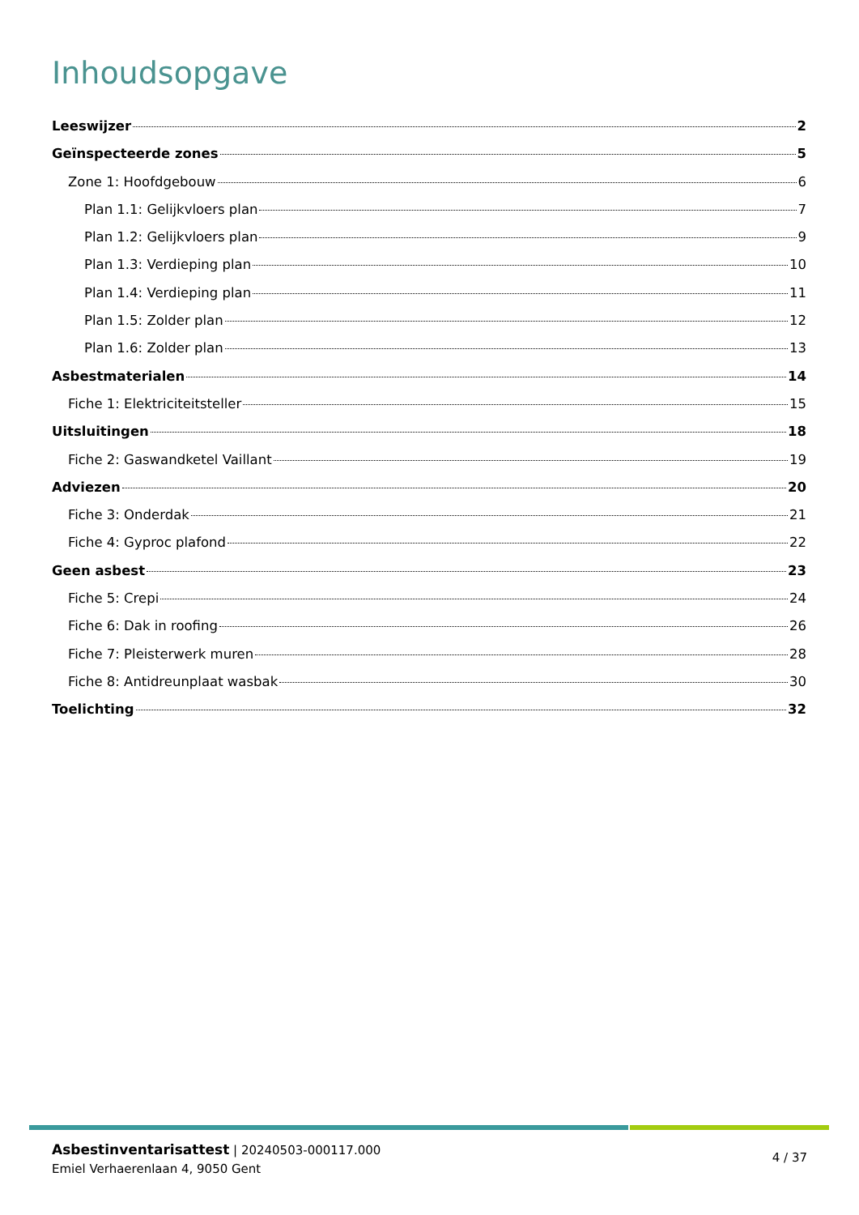Inhoudsopgave
Leeswijzer 2
Geïnspecteerde zones 5
Zone 1: Hoofdgebouw 6
Plan 1.1: Gelijkvloers plan 7
Plan 1.2: Gelijkvloers plan 9
Plan 1.3: Verdieping plan 10
Plan 1.4: Verdieping plan 11
Plan 1.5: Zolder plan 12
Plan 1.6: Zolder plan 13
Asbestmaterialen 14
Fiche 1: Elektriciteitsteller 15
Uitsluitingen 18
Fiche 2: Gaswandketel Vaillant 19
Adviezen 20
Fiche 3: Onderdak 21
Fiche 4: Gyproc plafond 22
Geen asbest 23
Fiche 5: Crepi 24
Fiche 6: Dak in roofing 26
Fiche 7: Pleisterwerk muren 28
Fiche 8: Antidreunplaat wasbak 30
Toelichting 32
Asbestinventarisattest | 20240503-000117.000
Emiel Verhaerenlaan 4, 9050 Gent
4 / 37